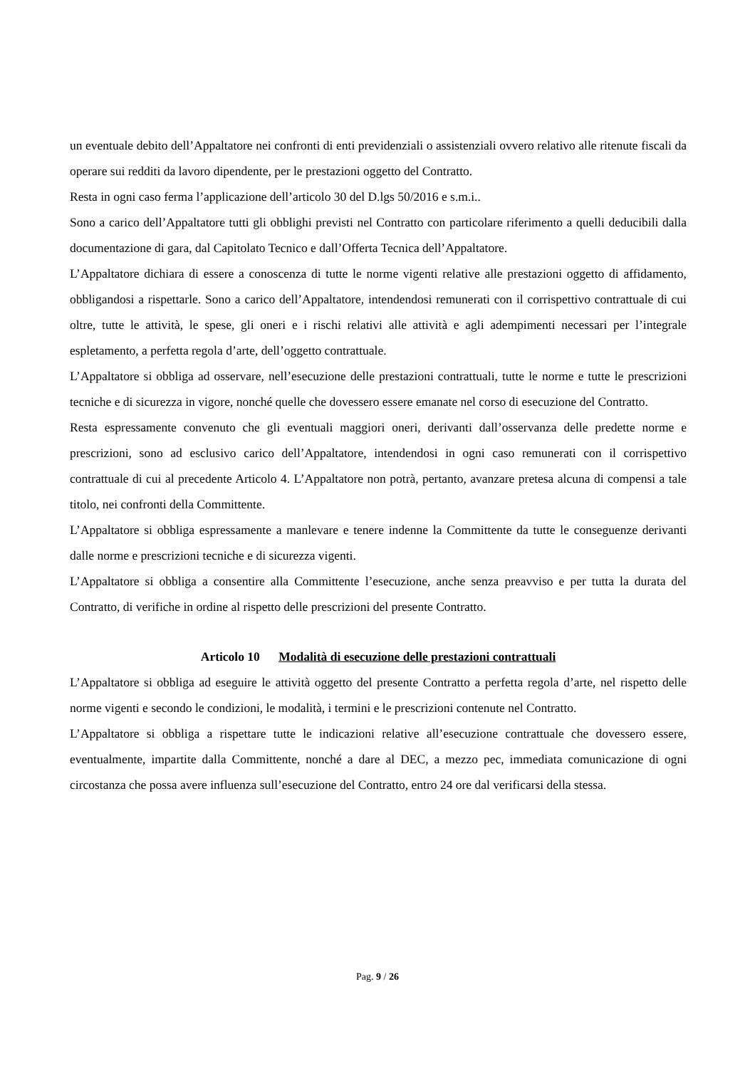un eventuale debito dell’Appaltatore nei confronti di enti previdenziali o assistenziali ovvero relativo alle ritenute fiscali da operare sui redditi da lavoro dipendente, per le prestazioni oggetto del Contratto.
Resta in ogni caso ferma l’applicazione dell’articolo 30 del D.lgs 50/2016 e s.m.i..
Sono a carico dell’Appaltatore tutti gli obblighi previsti nel Contratto con particolare riferimento a quelli deducibili dalla documentazione di gara, dal Capitolato Tecnico e dall’Offerta Tecnica dell’Appaltatore.
L’Appaltatore dichiara di essere a conoscenza di tutte le norme vigenti relative alle prestazioni oggetto di affidamento, obbligandosi a rispettarle. Sono a carico dell’Appaltatore, intendendosi remunerati con il corrispettivo contrattuale di cui oltre, tutte le attività, le spese, gli oneri e i rischi relativi alle attività e agli adempimenti necessari per l’integrale espletamento, a perfetta regola d’arte, dell’oggetto contrattuale.
L’Appaltatore si obbliga ad osservare, nell’esecuzione delle prestazioni contrattuali, tutte le norme e tutte le prescrizioni tecniche e di sicurezza in vigore, nonché quelle che dovessero essere emanate nel corso di esecuzione del Contratto.
Resta espressamente convenuto che gli eventuali maggiori oneri, derivanti dall’osservanza delle predette norme e prescrizioni, sono ad esclusivo carico dell’Appaltatore, intendendosi in ogni caso remunerati con il corrispettivo contrattuale di cui al precedente Articolo 4. L’Appaltatore non potrà, pertanto, avanzare pretesa alcuna di compensi a tale titolo, nei confronti della Committente.
L’Appaltatore si obbliga espressamente a manlevare e tenere indenne la Committente da tutte le conseguenze derivanti dalle norme e prescrizioni tecniche e di sicurezza vigenti.
L’Appaltatore si obbliga a consentire alla Committente l’esecuzione, anche senza preavviso e per tutta la durata del Contratto, di verifiche in ordine al rispetto delle prescrizioni del presente Contratto.
Articolo 10 Modalità di esecuzione delle prestazioni contrattuali
L’Appaltatore si obbliga ad eseguire le attività oggetto del presente Contratto a perfetta regola d’arte, nel rispetto delle norme vigenti e secondo le condizioni, le modalità, i termini e le prescrizioni contenute nel Contratto.
L’Appaltatore si obbliga a rispettare tutte le indicazioni relative all’esecuzione contrattuale che dovessero essere, eventualmente, impartite dalla Committente, nonché a dare al DEC, a mezzo pec, immediata comunicazione di ogni circostanza che possa avere influenza sull’esecuzione del Contratto, entro 24 ore dal verificarsi della stessa.
Pag. 9 / 26